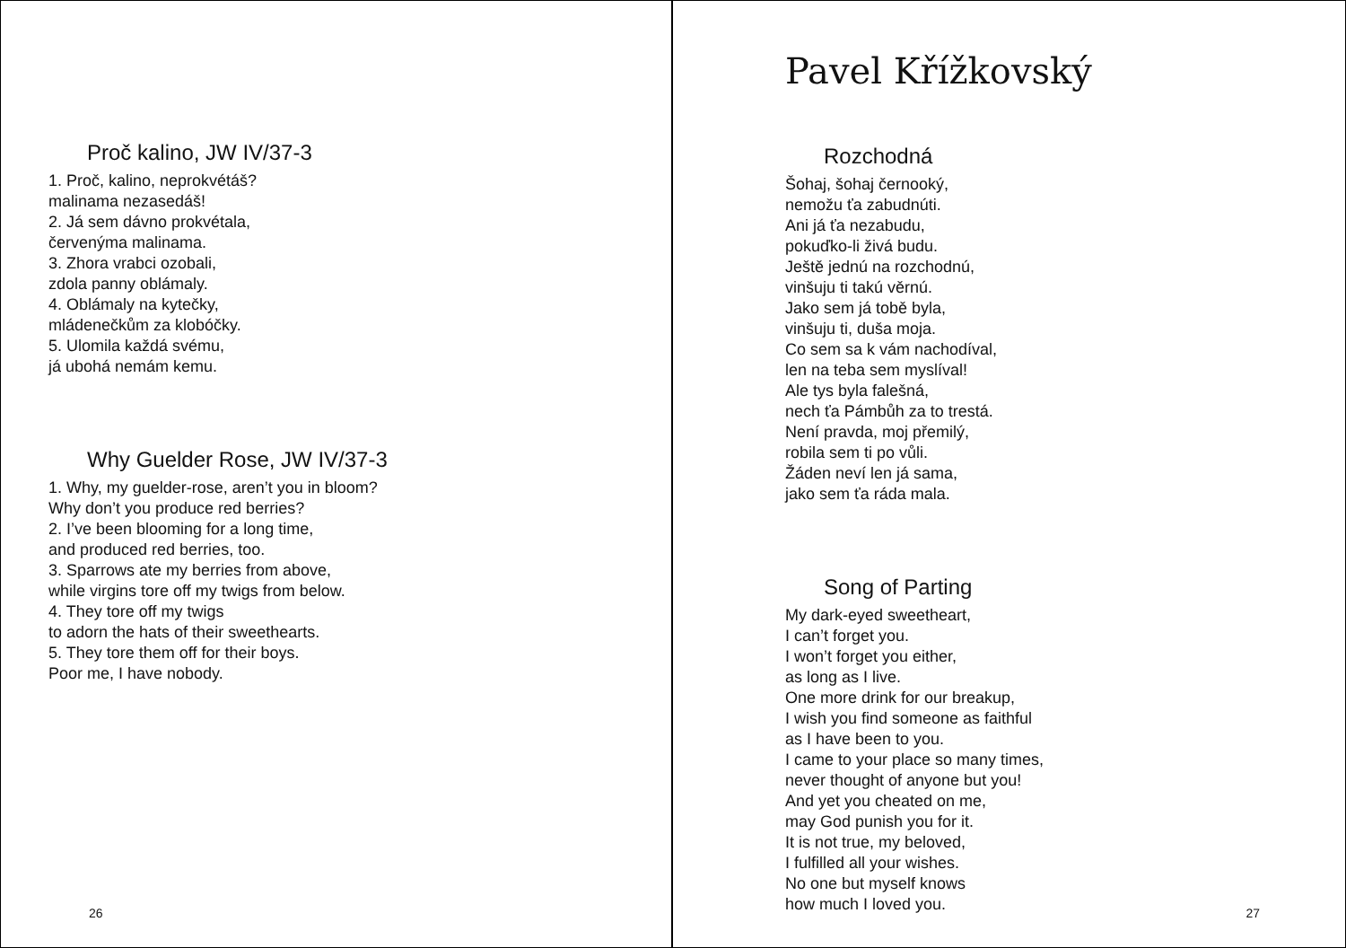Proč kalino, JW IV/37-3
1. Proč, kalino, neprokvétáš?
malinama nezasedáš!
2. Já sem dávno prokvétala,
červenýma malinama.
3. Zhora vrabci ozobali,
zdola panny oblámaly.
4. Oblámaly na kytečky,
mládenečkům za klobóčky.
5. Ulomila každá svému,
já ubohá nemám kemu.
Why Guelder Rose, JW IV/37-3
1. Why, my guelder-rose, aren’t you in bloom?
Why don’t you produce red berries?
2. I’ve been blooming for a long time,
and produced red berries, too.
3. Sparrows ate my berries from above,
while virgins tore off my twigs from below.
4. They tore off my twigs
to adorn the hats of their sweethearts.
5. They tore them off for their boys.
Poor me, I have nobody.
26
Pavel Křížkovský
Rozchodná
Šohaj, šohaj černooký,
nemožu ťa zabudnúti.
Ani já ťa nezabudu,
pokuďko-li živá budu.
Ještě jednú na rozchodnú,
vinšuju ti takú věrnú.
Jako sem já tobě byla,
vinšuju ti, duša moja.
Co sem sa k vám nachodíval,
len na teba sem myslíval!
Ale tys byla falešná,
nech ťa Pámbůh za to trestá.
Není pravda, moj přemilý,
robila sem ti po vůli.
Žáden neví len já sama,
jako sem ťa ráda mala.
Song of Parting
My dark-eyed sweetheart,
I can’t forget you.
I won’t forget you either,
as long as I live.
One more drink for our breakup,
I wish you find someone as faithful
as I have been to you.
I came to your place so many times,
never thought of anyone but you!
And yet you cheated on me,
may God punish you for it.
It is not true, my beloved,
I fulfilled all your wishes.
No one but myself knows
how much I loved you.
27